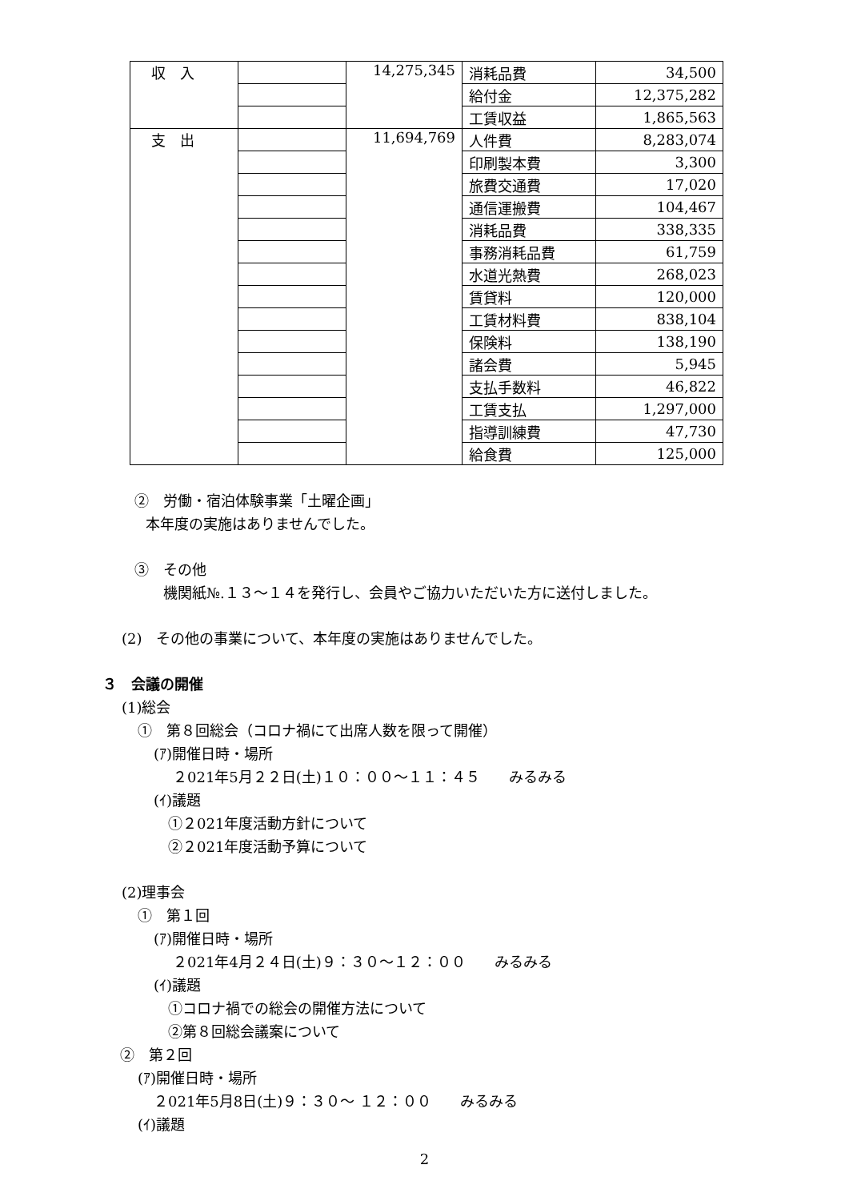| 収 入 | | 14,275,345 | 消耗品費 | 34,500 |
| | | | 給付金 | 12,375,282 |
| | | | 工賃収益 | 1,865,563 |
| 支 出 | | 11,694,769 | 人件費 | 8,283,074 |
| | | | 印刷製本費 | 3,300 |
| | | | 旅費交通費 | 17,020 |
| | | | 通信運搬費 | 104,467 |
| | | | 消耗品費 | 338,335 |
| | | | 事務消耗品費 | 61,759 |
| | | | 水道光熱費 | 268,023 |
| | | | 賃貸料 | 120,000 |
| | | | 工賃材料費 | 838,104 |
| | | | 保険料 | 138,190 |
| | | | 諸会費 | 5,945 |
| | | | 支払手数料 | 46,822 |
| | | | 工賃支払 | 1,297,000 |
| | | | 指導訓練費 | 47,730 |
| | | | 給食費 | 125,000 |
②　労働・宿泊体験事業「土曜企画」
本年度の実施はありませんでした。
③　その他
機関紙№.１３～１４を発行し、会員やご協力いただいた方に送付しました。
(2)　その他の事業について、本年度の実施はありませんでした。
３　会議の開催
(1)総会
①　第８回総会（コロナ禍にて出席人数を限って開催）
(ｱ)開催日時・場所
２021年5月２２日(土)１０：００～１１：４５　　みるみる
(ｲ)議題
①２021年度活動方針について
②２021年度活動予算について
(2)理事会
①　第１回
(ｱ)開催日時・場所
２021年4月２４日(土)９：３０～１２：００　　みるみる
(ｲ)議題
①コロナ禍での総会の開催方法について
②第８回総会議案について
②　第２回
(ｱ)開催日時・場所
２021年5月8日(土)９：３０～ １２：００　　みるみる
(ｲ)議題
2